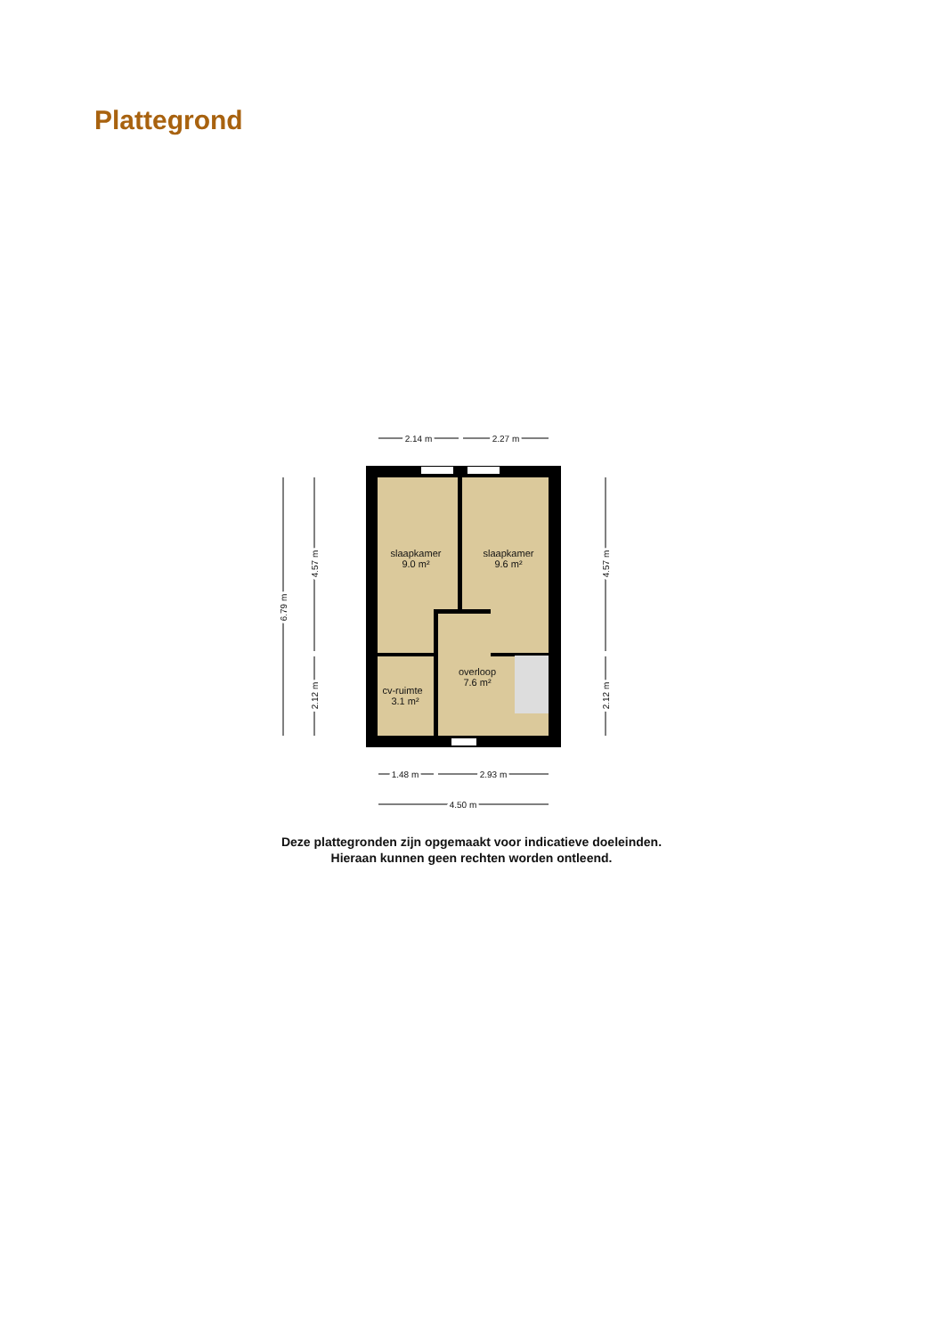Plattegrond
2.14 m
2.27 m
slaapkamer
9.0 m²
slaapkamer
9.6 m²
overloop
7.6 m²
cv-ruimte
3.1 m²
1.48 m
2.93 m
4.50 m
6.79 m
4.57 m
2.12 m
4.57 m
2.12 m
Deze plattegronden zijn opgemaakt voor indicatieve doeleinden.
Hieraan kunnen geen rechten worden ontleend.